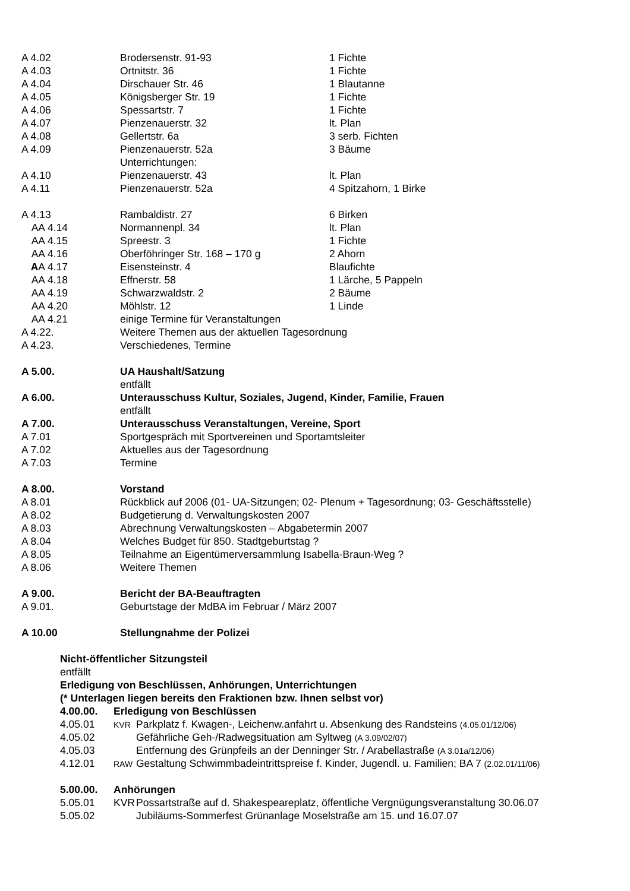A 4.02 Brodersenstr. 91-93 1 Fichte
A 4.03 Ortnitstr. 36 1 Fichte
A 4.04 Dirschauer Str. 46 1 Blautanne
A 4.05 Königsberger Str. 19 1 Fichte
A 4.06 Spessartstr. 7 1 Fichte
A 4.07 Pienzenauerstr. 32 lt. Plan
A 4.08 Gellertstr. 6a 3 serb. Fichten
A 4.09 Pienzenauerstr. 52a 3 Bäume
Unterrichtungen:
A 4.10 Pienzenauerstr. 43 lt. Plan
A 4.11 Pienzenauerstr. 52a 4 Spitzahorn, 1 Birke
A 4.13 Rambaldistr. 27 6 Birken
AA 4.14 Normannenpl. 34 lt. Plan
AA 4.15 Spreestr. 3 1 Fichte
AA 4.16 Oberföhringer Str. 168 – 170 g 2 Ahorn
AA 4.17 Eisensteinstr. 4 Blaufichte
AA 4.18 Effnerstr. 58 1 Lärche, 5 Pappeln
AA 4.19 Schwarzwaldstr. 2 2 Bäume
AA 4.20 Möhlstr. 12 1 Linde
AA 4.21 einige Termine für Veranstaltungen
A 4.22. Weitere Themen aus der aktuellen Tagesordnung
A 4.23. Verschiedenes, Termine
A 5.00. UA Haushalt/Satzung
entfällt
A 6.00. Unterausschuss Kultur, Soziales, Jugend, Kinder, Familie, Frauen
entfällt
A 7.00. Unterausschuss Veranstaltungen, Vereine, Sport
A 7.01 Sportgespräch mit Sportvereinen und Sportamtsleiter
A 7.02 Aktuelles aus der Tagesordnung
A 7.03 Termine
A 8.00. Vorstand
A 8.01 Rückblick auf 2006 (01- UA-Sitzungen; 02- Plenum + Tagesordnung; 03- Geschäftsstelle)
A 8.02 Budgetierung d. Verwaltungskosten 2007
A 8.03 Abrechnung Verwaltungskosten – Abgabetermin 2007
A 8.04 Welches Budget für 850. Stadtgeburtstag ?
A 8.05 Teilnahme an Eigentümerversammlung Isabella-Braun-Weg ?
A 8.06 Weitere Themen
A 9.00. Bericht der BA-Beauftragten
A 9.01. Geburtstage der MdBA im Februar / März 2007
A 10.00 Stellungnahme der Polizei
Nicht-öffentlicher Sitzungsteil
entfällt
Erledigung von Beschlüssen, Anhörungen, Unterrichtungen
(* Unterlagen liegen bereits den Fraktionen bzw. Ihnen selbst vor)
4.00.00. Erledigung von Beschlüssen
4.05.01
KVR Parkplatz f. Kwagen-, Leichenw.anfahrt u. Absenkung des Randsteins (4.05.01/12/06)
4.05.02 Gefährliche Geh-/Radwegsituation am Syltweg (A 3.09/02/07)
4.05.03 Entfernung des Grünpfeils an der Denninger Str. / Arabellastraße (A 3.01a/12/06)
4.12.01
RAW Gestaltung Schwimmbadeintrittspreise f. Kinder, Jugendl. u. Familien; BA 7 (2.02.01/11/06)
5.00.00. Anhörungen
5.05.01 KVR Possartstraße auf d. Shakespeareplatz, öffentliche Vergnügungsveranstaltung 30.06.07
5.05.02 Jubiläums-Sommerfest Grünanlage Moselstraße am 15. und 16.07.07